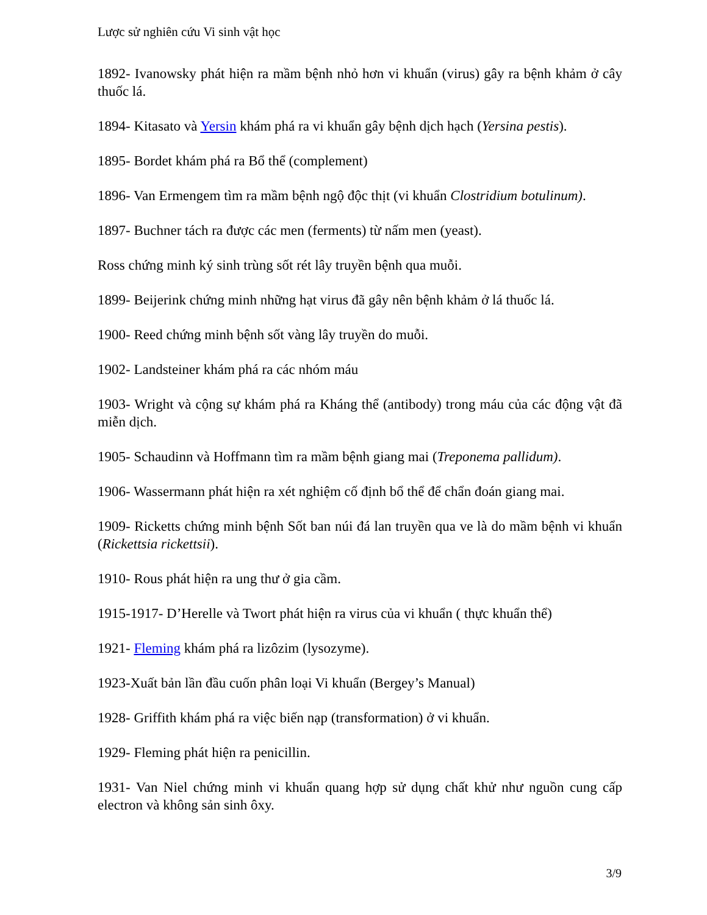Lược sử nghiên cứu Vi sinh vật học
1892- Ivanowsky phát hiện ra mầm bệnh nhỏ hơn vi khuẩn (virus) gây ra bệnh khảm ở cây thuốc lá.
1894- Kitasato và Yersin khám phá ra vi khuẩn gây bệnh dịch hạch (Yersina pestis).
1895- Bordet khám phá ra Bổ thể (complement)
1896- Van Ermengem tìm ra mầm bệnh ngộ độc thịt (vi khuẩn Clostridium botulinum).
1897- Buchner tách ra được các men (ferments) từ nấm men (yeast).
Ross chứng minh ký sinh trùng sốt rét lây truyền bệnh qua muỗi.
1899- Beijerink chứng minh những hạt virus đã gây nên bệnh khảm ở lá thuốc lá.
1900- Reed chứng minh bệnh sốt vàng lây truyền do muỗi.
1902- Landsteiner khám phá ra các nhóm máu
1903- Wright và cộng sự khám phá ra Kháng thể (antibody) trong máu của các động vật đã miễn dịch.
1905- Schaudinn và Hoffmann tìm ra mầm bệnh giang mai (Treponema pallidum).
1906- Wassermann phát hiện ra xét nghiệm cố định bổ thể để chẩn đoán giang mai.
1909- Ricketts chứng minh bệnh Sốt ban núi đá lan truyền qua ve là do mầm bệnh vi khuẩn (Rickettsia rickettsii).
1910- Rous phát hiện ra ung thư ở gia cầm.
1915-1917- D’Herelle và Twort phát hiện ra virus của vi khuẩn ( thực khuẩn thể)
1921- Fleming khám phá ra lizôzim (lysozyme).
1923-Xuất bản lần đầu cuốn phân loại Vi khuẩn (Bergey’s Manual)
1928- Griffith khám phá ra việc biến nạp (transformation) ở vi khuẩn.
1929- Fleming phát hiện ra penicillin.
1931- Van Niel chứng minh vi khuẩn quang hợp sử dụng chất khử như nguồn cung cấp electron và không sản sinh ôxy.
3/9